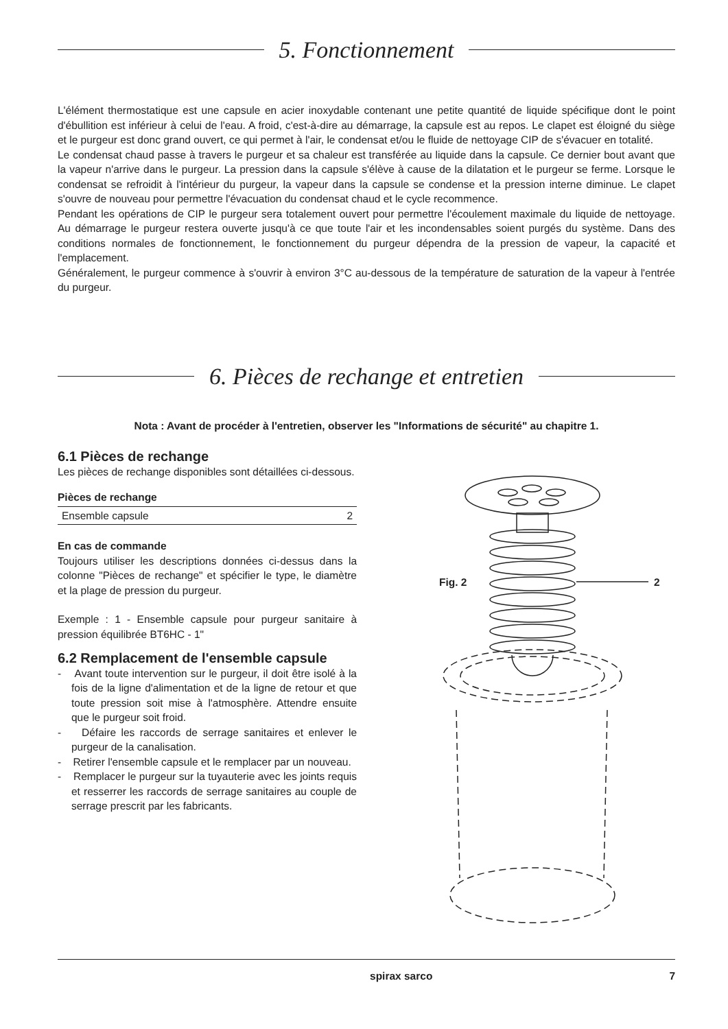5. Fonctionnement
L'élément thermostatique est une capsule en acier inoxydable contenant une petite quantité de liquide spécifique dont le point d'ébullition est inférieur à celui de l'eau. A froid, c'est-à-dire au démarrage, la capsule est au repos. Le clapet est éloigné du siège et le purgeur est donc grand ouvert, ce qui permet à l'air, le condensat et/ou le fluide de nettoyage CIP de s'évacuer en totalité.
Le condensat chaud passe à travers le purgeur et sa chaleur est transférée au liquide dans la capsule. Ce dernier bout avant que la vapeur n'arrive dans le purgeur. La pression dans la capsule s'élève à cause de la dilatation et le purgeur se ferme. Lorsque le condensat se refroidit à l'intérieur du purgeur, la vapeur dans la capsule se condense et la pression interne diminue. Le clapet s'ouvre de nouveau pour permettre l'évacuation du condensat chaud et le cycle recommence.
Pendant les opérations de CIP le purgeur sera totalement ouvert pour permettre l'écoulement maximale du liquide de nettoyage. Au démarrage le purgeur restera ouverte jusqu'à ce que toute l'air et les incondensables soient purgés du système. Dans des conditions normales de fonctionnement, le fonctionnement du purgeur dépendra de la pression de vapeur, la capacité et l'emplacement.
Généralement, le purgeur commence à s'ouvrir à environ 3°C au-dessous de la température de saturation de la vapeur à l'entrée du purgeur.
6. Pièces de rechange et entretien
Nota : Avant de procéder à l'entretien, observer les "Informations de sécurité" au chapitre 1.
6.1 Pièces de rechange
Les pièces de rechange disponibles sont détaillées ci-dessous.
| Pièces de rechange | |
| --- | --- |
| Ensemble capsule | 2 |
En cas de commande
Toujours utiliser les descriptions données ci-dessus dans la colonne "Pièces de rechange" et spécifier le type, le diamètre et la plage de pression du purgeur.
Exemple : 1 - Ensemble capsule pour purgeur sanitaire à pression équilibrée BT6HC - 1"
6.2 Remplacement de l'ensemble capsule
- Avant toute intervention sur le purgeur, il doit être isolé à la fois de la ligne d'alimentation et de la ligne de retour et que toute pression soit mise à l'atmosphère. Attendre ensuite que le purgeur soit froid.
- Défaire les raccords de serrage sanitaires et enlever le purgeur de la canalisation.
- Retirer l'ensemble capsule et le remplacer par un nouveau.
- Remplacer le purgeur sur la tuyauterie avec les joints requis et resserrer les raccords de serrage sanitaires au couple de serrage prescrit par les fabricants.
Fig. 2 2
spirax sarco 7